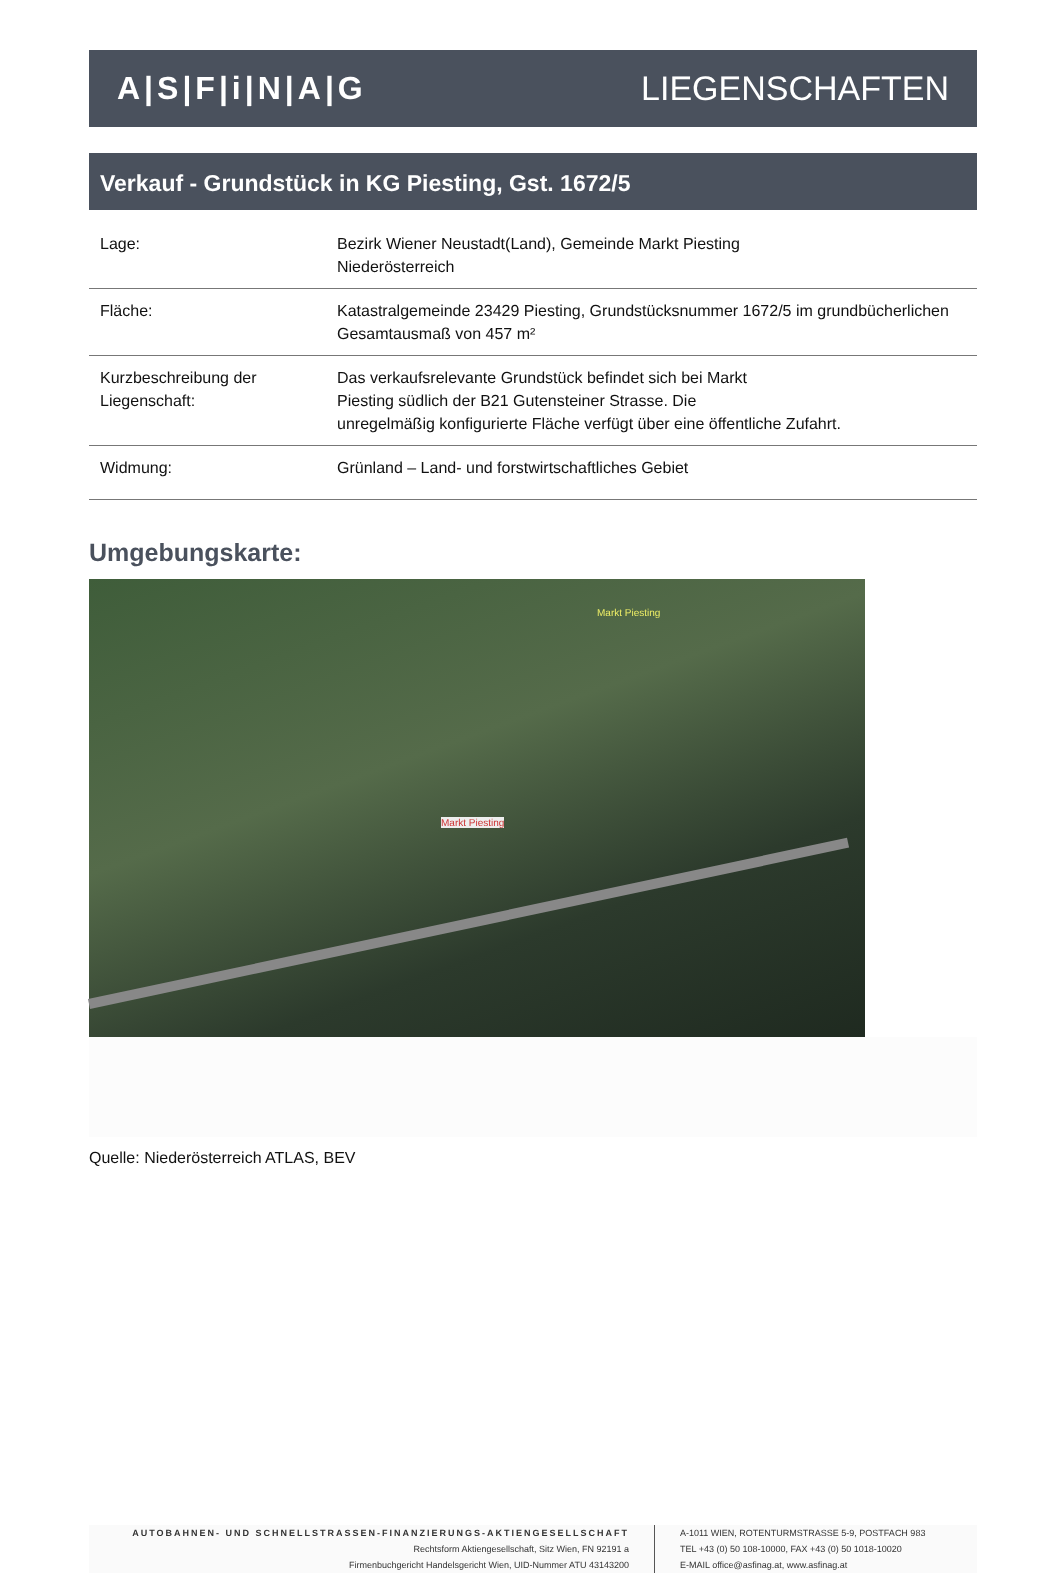A|S|F|i|N|A|G LIEGENSCHAFTEN
Verkauf - Grundstück in KG Piesting, Gst. 1672/5
| Lage: | Bezirk Wiener Neustadt(Land), Gemeinde Markt Piesting Niederösterreich |
| Fläche: | Katastralgemeinde 23429 Piesting, Grundstücksnummer 1672/5 im grundbücherlichen Gesamtausmaß von 457 m² |
| Kurzbeschreibung der Liegenschaft: | Das verkaufsrelevante Grundstück befindet sich bei Markt Piesting südlich der B21 Gutensteiner Strasse. Die unregelmäßig konfigurierte Fläche verfügt über eine öffentliche Zufahrt. |
| Widmung: | Grünland – Land- und forstwirtschaftliches Gebiet |
Umgebungskarte:
Markt Piesting
Markt Piesting
Quelle: Niederösterreich ATLAS, BEV
AUTOBAHNEN- UND SCHNELLSTRASSEN-FINANZIERUNGS-AKTIENGESELLSCHAFT
Rechtsform Aktiengesellschaft, Sitz Wien, FN 92191 a
Firmenbuchgericht Handelsgericht Wien, UID-Nummer ATU 43143200
A-1011 WIEN, ROTENTURMSTRASSE 5-9, POSTFACH 983
TEL +43 (0) 50 108-10000, FAX +43 (0) 50 1018-10020
E-MAIL office@asfinag.at, www.asfinag.at